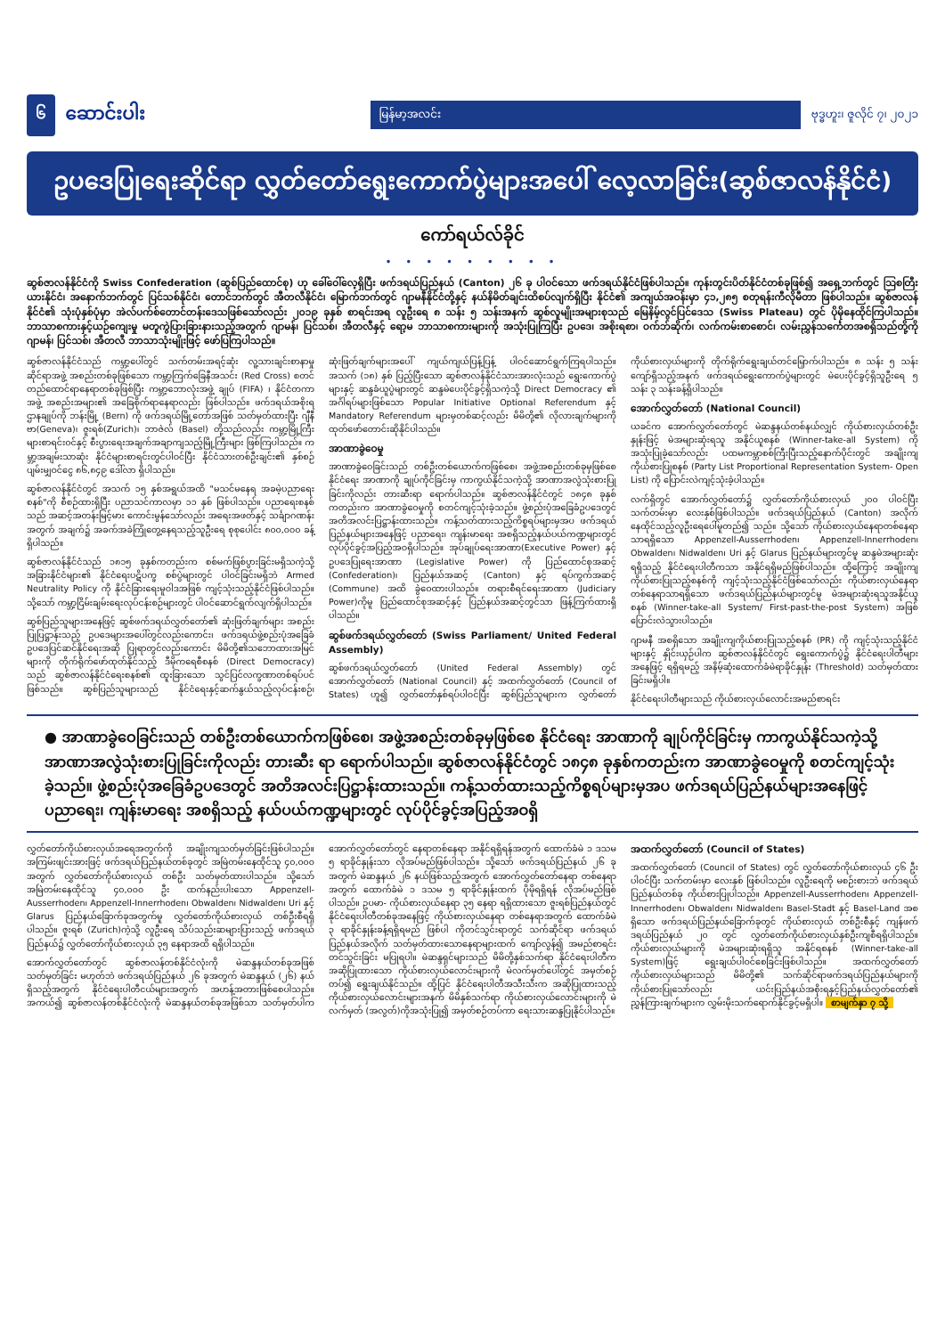၆ ဆောင်းပါး မြန်မာ့အလင်း ဗုဒ္ဓဟူး၊ ဇူလိုင် ၇၊ ၂၀၂၁
ဥပဒေပြုရေးဆိုင်ရာ လွှတ်တော်ရွေးကောက်ပွဲများအပေါ် လေ့လာခြင်း(ဆွစ်ဇာလန်နိုင်ငံ)
ကော်ရယ်လ်ခိုင်
• • • • • • • • •
ဆွစ်ဇာလန်နိုင်ငံကို Swiss Confederation (ဆွစ်ပြည်ထောင်စု) ဟု ခေါ်ဝေါ်လေ့ရှိပြီး ဖက်ဒရယ်ပြည်နယ် (Canton) ၂၆ ခု ပါဝင်သော ဖက်ဒရယ်နိုင်ငံဖြစ်ပါသည်။ ကုန်းတွင်းပိတ်နိုင်ငံတစ်ခုဖြစ်၍ အရှေ့ဘက်တွင် သြစတြီးယားနိုင်ငံ၊ အနောက်ဘက်တွင် ပြင်သစ်နိုင်ငံ၊ တောင်ဘက်တွင် အီတလီနိုင်ငံ၊ မြောက်ဘက်တွင် ဂျာမနီနိုင်ငံတို့နှင့် နယ်နိမိတ်ချင်းထိစပ်လျက်ရှိပြီး နိုင်ငံ၏ အကျယ်အဝန်းမှာ ၄၁,၂၈၅ စတုရန်းကီလိုမီတာ ဖြစ်ပါသည်။ ဆွစ်ဇာလန်နိုင်ငံ၏ သုံးပုံနှစ်ပုံမှာ အဲလ်ပက်စ်တောင်တန်းဒေသဖြစ်သော်လည်း ၂၀၁၉ ခုနှစ် စာရင်းအရ လူဦးရေ ၈ သန်း ၅ သန်းအနက် ဆွစ်လူမျိုးအများစုသည် မြေနိမ့်လွင်ပြင်ဒေသ (Swiss Plateau) တွင် ပိုမိုနေထိုင်ကြပါသည်။ ဘာသာစကားနှင့်ယဉ်ကျေးမှု မတူကွဲပြားခြားနားသည့်အတွက် ဂျာမန်၊ ပြင်သစ်၊ အီတလီနှင့် ရော့မ ဘာသာစကားများကို အသုံးပြုကြပြီး ဥပဒေ၊ အစိုးရစာ၊ ဝက်ဘ်ဆိုက်၊ လက်ကမ်းစာစောင်၊ လမ်းညွှန်သင်္ကေတအစရှိသည်တို့ကို ဂျာမန်၊ ပြင်သစ်၊ အီတလီ ဘာသာသုံးမျိုးဖြင့် ဖော်ပြကြပါသည်။
ဆွစ်ဇာလန်နိုင်ငံသည် ကမ္ဘာ့ပေါ်တွင် သက်တမ်းအရင့်ဆုံး လူ့သားချင်းစာနာမှုဆိုင်ရာအဖွဲ့ အစည်းတစ်ခုဖြစ်သော ကမ္ဘာ့ကြက်ခြေနီအသင်း (Red Cross) စတင်တည်ထောင်ရာနေရာတစ်ခုဖြစ်ပြီး ကမ္ဘာ့ဘောလုံးအဖွဲ့ ချုပ် (FIFA) ၊ နိုင်ငံတကာအဖွဲ့ အစည်းအများ၏ အခြေစိုက်ရာနေရာလည်း ဖြစ်ပါသည်။ ဖက်ဒရယ်အစိုးရဌာနချုပ်ကို ဘန်းမြို့ (Bern) ကို ဖက်ဒရယ်မြို့တော်အဖြစ် သတ်မှတ်ထားပြီး ဂျီနီဗာ(Geneva)၊ ဇူးရစ်(Zurich)၊ ဘာဇဲလ် (Basel) တို့သည်လည်း ကမ္ဘာ့မြို့ကြီးများစာရင်းဝင်နှင့် စီးပွားရေးအချက်အချာကျသည့်မြို့ကြီးများ ဖြစ်ကြပါသည်။ ကမ္ဘာ့အချမ်းသာဆုံး နိုင်ငံများစာရင်းတွင်ပါဝင်ပြီး နိုင်ငံသားတစ်ဦးချင်း၏ နှစ်စဉ်ပျမ်းမျှဝင်ငွေ ၈၆,၈၄၉ ဒေါ်လာ ရှိပါသည်။
ဆွစ်ဇာလန်နိုင်ငံတွင် အသက် ၁၅ နှစ်အရွယ်အထိ "မသင်မနေရ အခမဲ့ပညာရေးစနစ်"ကို စီစဉ်ထားရှိပြီး ပညာသင်ကာလမှာ ၁၁ နှစ် ဖြစ်ပါသည်။ ပညာရေးစနစ်သည် အဆင့်အတန်းမြင့်မား ကောင်းမွန်သော်လည်း အရေးအဖတ်နှင့် သင်္ချာဂဏန်းအတွက် အချက်၌ အခက်အခဲကြုံတွေ့နေရသည့်သူဦးရေ စုစုပေါင်း ၈၀၀,၀၀၀ ခန့်ရှိပါသည်။
ဆွစ်ဇာလန်နိုင်ငံသည် ၁၈၁၅ ခုနှစ်ကတည်းက စစ်မက်ဖြစ်ပွားခြင်းမရှိသကဲ့သို့ အခြားနိုင်ငံများ၏ နိုင်ငံရေးပဋိပက္ခ စစ်ပွဲများတွင် ပါဝင်ခြင်းမရှိဘဲ Armed Neutrality Policy ကို နိုင်ငံခြားရေးမူဝါဒအဖြစ် ကျင့်သုံးသည့်နိုင်ငံဖြစ်ပါသည်။ သို့သော် ကမ္ဘာ့ငြိမ်းချမ်းရေးလုပ်ငန်းစဉ်များတွင် ပါဝင်ဆောင်ရွက်လျက်ရှိပါသည်။
ဆွစ်ပြည်သူများအနေဖြင့် ဆွစ်ဖက်ဒရယ်လွှတ်တော်၏ ဆုံးဖြတ်ချက်များ အစည်းပြုပြဋ္ဌာန်းသည့် ဥပဒေများအပေါ်တွင်လည်းကောင်း၊ ဖက်ဒရယ်ဖွဲ့စည်းပုံအခြေခံဥပဒေပြင်ဆင်နိုင်ရေးအဆို ပြုရာတွင်လည်းကောင်း မိမိတို့၏သဘောထားအမြင်များကို တိုက်ရိုက်ဖော်ထုတ်နိုင်သည့် ဒီမိုကရေစီစနစ် (Direct Democracy) သည် ဆွစ်ဇာလန်နိုင်ငံရေးစနစ်၏ ထူးခြားသော သွင်ပြင်လက္ခဏာတစ်ရပ်ပင် ဖြစ်သည်။ ဆွစ်ပြည်သူများသည် နိုင်ငံရေးနှင့်ဆက်နွယ်သည့်လုပ်ငန်းစဉ်၊ ဆုံးဖြတ်ချက်များအပေါ် ကျယ်ကျယ်ပြန့်ပြန့် ပါဝင်ဆောင်ရွက်ကြရပါသည်။ အသက် (၁၈) နှစ် ပြည့်ပြီးသော ဆွစ်ဇာလန်နိုင်ငံသားအားလုံးသည် ရွေးကောက်ပွဲများနှင့် ဆန္ဒခံယူပွဲများတွင် ဆန္ဒမဲပေးပိုင်ခွင့်ရှိသကဲ့သို့ Direct Democracy ၏ အင်္ဂါရပ်များဖြစ်သော Popular Initiative Optional Referendum နှင့် Mandatory Referendum များမှတစ်ဆင့်လည်း မိမိတို့၏ လိုလားချက်များကို ထုတ်ဖော်တောင်းဆိုနိုင်ပါသည်။
အာဏာခွဲဝေမှု
အာဏာခွဲဝေခြင်းသည် တစ်ဦးတစ်ယောက်ကဖြစ်စေ၊ အဖွဲ့အစည်းတစ်ခုမှဖြစ်စေ နိုင်ငံရေး အာဏာကို ချုပ်ကိုင်ခြင်းမှ ကာကွယ်နိုင်သကဲ့သို့ အာဏာအလွဲသုံးစားပြုခြင်းကိုလည်း တားဆီးရာ ရောက်ပါသည်။ ဆွစ်ဇာလန်နိုင်ငံတွင် ၁၈၄၈ ခုနှစ်ကတည်းက အာဏာခွဲဝေမှုကို စတင်ကျင့်သုံးခဲ့သည်။ ဖွဲ့စည်းပုံအခြေခံဥပဒေတွင် အတိအလင်းပြဋ္ဌာန်းထားသည်။ ကန့်သတ်ထားသည့်ကိစ္စရပ်များမှအပ ဖက်ဒရယ်ပြည်နယ်များအနေဖြင့် ပညာရေး၊ ကျန်းမာရေး အစရှိသည့်နယ်ပယ်ကဏ္ဍများတွင် လုပ်ပိုင်ခွင့်အပြည့်အဝရှိပါသည်။ အုပ်ချုပ်ရေးအာဏာ(Executive Power) နှင့် ဥပဒေပြုရေးအာဏာ (Legislative Power) ကို ပြည်ထောင်စုအဆင့် (Confederation)၊ ပြည်နယ်အဆင့် (Canton) နှင့် ရပ်ကွက်အဆင့် (Commune) အထိ ခွဲဝေထားပါသည်။ တရားစီရင်ရေးအာဏာ (Judiciary Power)ကိုမူ ပြည်ထောင်စုအဆင့်နှင့် ပြည်နယ်အဆင့်တွင်သာ ဖြန့်ကြက်ထားရှိပါသည်။
ဆွစ်ဖက်ဒရယ်လွှတ်တော် (Swiss Parliament/ United Federal Assembly)
ဆွစ်ဖက်ဒရယ်လွှတ်တော် (United Federal Assembly) တွင် အောက်လွှတ်တော် (National Council) နှင့် အထက်လွှတ်တော် (Council of States) ဟူ၍ လွှတ်တော်နှစ်ရပ်ပါဝင်ပြီး ဆွစ်ပြည်သူများက လွှတ်တော်ကိုယ်စားလှယ်များကို တိုက်ရိုက်ရွေးချယ်တင်မြှောက်ပါသည်။ ၈ သန်း ၅ သန်းကျော်ရှိသည့်အနက် ဖက်ဒရယ်ရွေးကောက်ပွဲများတွင် မဲပေးပိုင်ခွင့်ရှိသူဦးရေ ၅ သန်း ၃ သန်းခန့်ရှိပါသည်။
အောက်လွှတ်တော် (National Council)
ယခင်က အောက်လွှတ်တော်တွင် မဲဆန္ဒနယ်တစ်နယ်လျှင် ကိုယ်စားလှယ်တစ်ဦးနှုန်းဖြင့် မဲအများဆုံးရသူ အနိုင်ယူစနစ် (Winner-take-all System) ကို အသုံးပြုခဲ့သော်လည်း ပထမကမ္ဘာစစ်ကြီးပြီးသည့်နောက်ပိုင်းတွင် အချိုးကျကိုယ်စားပြုစနစ် (Party List Proportional Representation System- Open List) ကို ပြောင်းလဲကျင့်သုံးခဲ့ပါသည်။
လက်ရှိတွင် အောက်လွှတ်တော်၌ လွှတ်တော်ကိုယ်စားလှယ် ၂၀၀ ပါဝင်ပြီး သက်တမ်းမှာ လေးနှစ်ဖြစ်ပါသည်။ ဖက်ဒရယ်ပြည်နယ် (Canton) အလိုက် နေထိုင်သည့်လူဦးရေပေါ်မူတည်၍ သည်။ သို့သော် ကိုယ်စားလှယ်နေရာတစ်နေရာသာရရှိသော Appenzell-Ausserrhoden၊ Appenzell-Innerrhoden၊ Obwalden၊ Nidwalden၊ Uri နှင့် Glarus ပြည်နယ်များတွင်မူ ဆန္ဒမဲအများဆုံးရရှိသည့် နိုင်ငံရေးပါတီကသာ အနိုင်ရရှိမည်ဖြစ်ပါသည်။ ထို့ကြောင့် အချိုးကျကိုယ်စားပြုသည့်စနစ်ကို ကျင့်သုံးသည့်နိုင်ငံဖြစ်သော်လည်း ကိုယ်စားလှယ်နေရာတစ်နေရာသာရရှိသော ဖက်ဒရယ်ပြည်နယ်များတွင်မူ မဲအများဆုံးရသူအနိုင်ယူစနစ် (Winner-take-all System/ First-past-the-post System) အဖြစ် ပြောင်းလဲသွားပါသည်။
ဂျာမနီ အစရှိသော အချိုးကျကိုယ်စားပြုသည့်စနစ် (PR) ကို ကျင့်သုံးသည့်နိုင်ငံများနှင့် နှိုင်းယှဉ်ပါက ဆွစ်ဇာလန်နိုင်ငံတွင် ရွေးကောက်ပွဲ၌ နိုင်ငံရေးပါတီများအနေဖြင့် ရရှိရမည့် အနိမ့်ဆုံးထောက်ခံမဲရာခိုင်နှုန်း (Threshold) သတ်မှတ်ထားခြင်းမရှိပါ။
နိုင်ငံရေးပါတီများသည် ကိုယ်စားလှယ်လောင်းအမည်စာရင်း
● အာဏာခွဲဝေခြင်းသည် တစ်ဦးတစ်ယောက်ကဖြစ်စေ၊ အဖွဲ့အစည်းတစ်ခုမှဖြစ်စေ နိုင်ငံရေး အာဏာကို ချုပ်ကိုင်ခြင်းမှ ကာကွယ်နိုင်သကဲ့သို့ အာဏာအလွဲသုံးစားပြုခြင်းကိုလည်း တားဆီး ရာ ရောက်ပါသည်။ ဆွစ်ဇာလန်နိုင်ငံတွင် ၁၈၄၈ ခုနှစ်ကတည်းက အာဏာခွဲဝေမှုကို စတင်ကျင့်သုံးခဲ့သည်။ ဖွဲ့စည်းပုံအခြေခံဥပဒေတွင် အတိအလင်းပြဋ္ဌာန်းထားသည်။ ကန့်သတ်ထားသည့်ကိစ္စရပ်များမှအပ ဖက်ဒရယ်ပြည်နယ်များအနေဖြင့် ပညာရေး၊ ကျန်းမာရေး အစရှိသည့် နယ်ပယ်ကဏ္ဍများတွင် လုပ်ပိုင်ခွင့်အပြည့်အဝရှိ
လွှတ်တော်ကိုယ်စားလှယ်အရေအတွက်ကို အချိုးကျသတ်မှတ်ခြင်းဖြစ်ပါသည်။ အကြမ်းဖျင်းအားဖြင့် ဖက်ဒရယ်ပြည်နယ်တစ်ခုတွင် အမြဲတမ်းနေထိုင်သူ ၄၀,၀၀၀ အတွက် လွှတ်တော်ကိုယ်စားလှယ် တစ်ဦး သတ်မှတ်ထားပါသည်။ သို့သော် အမြဲတမ်းနေထိုင်သူ ၄၀,၀၀၀ ဦး ထက်နည်းပါးသော Appenzell-Ausserrhoden၊ Appenzell-Innerrhoden၊ Obwalden၊ Nidwalden၊ Uri နှင့် Glarus ပြည်နယ်ခြောက်ခုအတွက်မူ လွှတ်တော်ကိုယ်စားလှယ် တစ်ဦးစီရရှိပါသည်။ ဇူးရစ် (Zurich)ကဲ့သို့ လူဦးရေ သိပ်သည်းဆများပြားသည့် ဖက်ဒရယ်ပြည်နယ်၌ လွှတ်တော်ကိုယ်စားလှယ် ၃၅ နေရာအထိ ရရှိပါသည်။
အောက်လွှတ်တော်တွင် ဆွစ်ဇာလန်တစ်နိုင်ငံလုံးကို မဲဆန္ဒနယ်တစ်ခုအဖြစ် သတ်မှတ်ခြင်း မဟုတ်ဘဲ ဖက်ဒရယ်ပြည်နယ် ၂၆ ခုအတွက် မဲဆန္ဒနယ် (၂၆) နယ်ရှိသည့်အတွက် နိုင်ငံရေးပါတီငယ်များအတွက် အဟန့်အတားဖြစ်စေပါသည်။ အကယ်၍ ဆွစ်ဇာလန်တစ်နိုင်ငံလုံးကို မဲဆန္ဒနယ်တစ်ခုအဖြစ်သာ သတ်မှတ်ပါက အောက်လွှတ်တော်တွင် နေရာတစ်နေရာ အနိုင်ရရှိရန်အတွက် ထောက်ခံမဲ ၁ ဒသမ ၅ ရာခိုင်နှုန်းသာ လိုအပ်မည်ဖြစ်ပါသည်။ သို့သော် ဖက်ဒရယ်ပြည်နယ် ၂၆ ခုအတွက် မဲဆန္ဒနယ် ၂၆ နယ်ဖြစ်သည့်အတွက် အောက်လွှတ်တော်နေရာ တစ်နေရာအတွက် ထောက်ခံမဲ ၁ ဒသမ ၅ ရာခိုင်နှုန်းထက် ပိုမိုရရှိရန် လိုအပ်မည်ဖြစ်ပါသည်။ ဥပမာ- ကိုယ်စားလှယ်နေရာ ၃၅ နေရာ ရရှိထားသော ဇူးရစ်ပြည်နယ်တွင် နိုင်ငံရေးပါတီတစ်ခုအနေဖြင့် ကိုယ်စားလှယ်နေရာ တစ်နေရာအတွက် ထောက်ခံမဲ ၃ ရာခိုင်နှုန်းခန့်ရရှိရမည် ဖြစ်ပါ ကိုတင်သွင်းရာတွင် သက်ဆိုင်ရာ ဖက်ဒရယ်ပြည်နယ်အလိုက် သတ်မှတ်ထားသောနေရာများထက် ကျော်လွန်၍ အမည်စာရင်း တင်သွင်းခြင်း မပြုရပါ။ မဲဆန္ဒရှင်များသည် မိမိတို့နှစ်သက်ရာ နိုင်ငံရေးပါတီက အဆိုပြုထားသော ကိုယ်စားလှယ်လောင်းများကို မဲလက်မှတ်ပေါ်တွင် အမှတ်စဉ်တပ်၍ ရွေးချယ်နိုင်သည်။ ထို့ပြင် နိုင်ငံရေးပါတီအသီးသီးက အဆိုပြုထားသည့် ကိုယ်စားလှယ်လောင်းများအနက် မိမိနှစ်သက်ရာ ကိုယ်စားလှယ်လောင်းများကို မဲလက်မှတ် (အလွတ်)ကိုအသုံးပြု၍ အမှတ်စဉ်တပ်ကာ ရေးသားဆန္ဒပြုနိုင်ပါသည်။
အထက်လွှတ်တော် (Council of States)
အထက်လွှတ်တော် (Council of States) တွင် လွှတ်တော်ကိုယ်စားလှယ် ၄၆ ဦးပါဝင်ပြီး သက်တမ်းမှာ လေးနှစ် ဖြစ်ပါသည်။ လူဦးရေကို မစဉ်းစားဘဲ ဖက်ဒရယ်ပြည်နယ်တစ်ခု ကိုယ်စားပြုပါသည်။ Appenzell-Ausserrhoden၊ Appenzell-Innerrhoden၊ Obwalden၊ Nidwalden၊ Basel-Stadt နှင့် Basel-Land အစရှိသော ဖက်ဒရယ်ပြည်နယ်ခြောက်ခုတွင် ကိုယ်စားလှယ် တစ်ဦးစီနှင့် ကျန်ဖက်ဒရယ်ပြည်နယ် ၂၀ တွင် လွှတ်တော်ကိုယ်စားလှယ်နှစ်ဦးကျစီရရှိပါသည်။ ကိုယ်စားလှယ်များကို မဲအများဆုံးရရှိသူ အနိုင်ရစနစ် (Winner-take-all System)ဖြင့် ရွေးချယ်ပါဝင်စေခြင်းဖြစ်ပါသည်။ အထက်လွှတ်တော်ကိုယ်စားလှယ်များသည် မိမိတို့၏ သက်ဆိုင်ရာဖက်ဒရယ်ပြည်နယ်များကို ကိုယ်စားပြုသော်လည်း ယင်းပြည်နယ်အစိုးရနှင့်ပြည်နယ်လွှတ်တော်၏ ညွှန်ကြားချက်များက လွှမ်းမိုးသက်ရောက်နိုင်ခွင့်မရှိပါ။ စာမျက်နှာ ၇ သို့